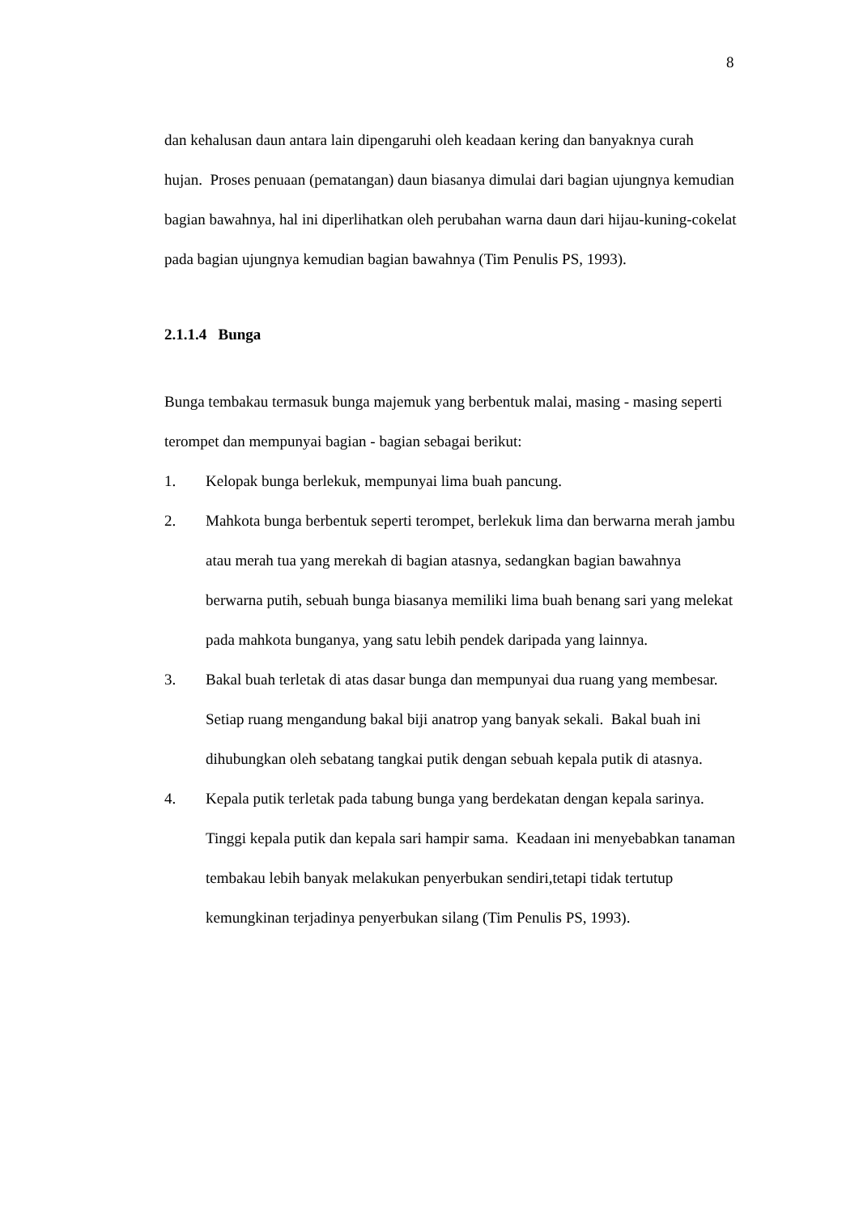8
dan kehalusan daun antara lain dipengaruhi oleh keadaan kering dan banyaknya curah hujan. Proses penuaan (pematangan) daun biasanya dimulai dari bagian ujungnya kemudian bagian bawahnya, hal ini diperlihatkan oleh perubahan warna daun dari hijau-kuning-cokelat pada bagian ujungnya kemudian bagian bawahnya (Tim Penulis PS, 1993).
2.1.1.4 Bunga
Bunga tembakau termasuk bunga majemuk yang berbentuk malai, masing - masing seperti terompet dan mempunyai bagian - bagian sebagai berikut:
1. Kelopak bunga berlekuk, mempunyai lima buah pancung.
2. Mahkota bunga berbentuk seperti terompet, berlekuk lima dan berwarna merah jambu atau merah tua yang merekah di bagian atasnya, sedangkan bagian bawahnya berwarna putih, sebuah bunga biasanya memiliki lima buah benang sari yang melekat pada mahkota bunganya, yang satu lebih pendek daripada yang lainnya.
3. Bakal buah terletak di atas dasar bunga dan mempunyai dua ruang yang membesar. Setiap ruang mengandung bakal biji anatrop yang banyak sekali. Bakal buah ini dihubungkan oleh sebatang tangkai putik dengan sebuah kepala putik di atasnya.
4. Kepala putik terletak pada tabung bunga yang berdekatan dengan kepala sarinya. Tinggi kepala putik dan kepala sari hampir sama. Keadaan ini menyebabkan tanaman tembakau lebih banyak melakukan penyerbukan sendiri,tetapi tidak tertutup kemungkinan terjadinya penyerbukan silang (Tim Penulis PS, 1993).